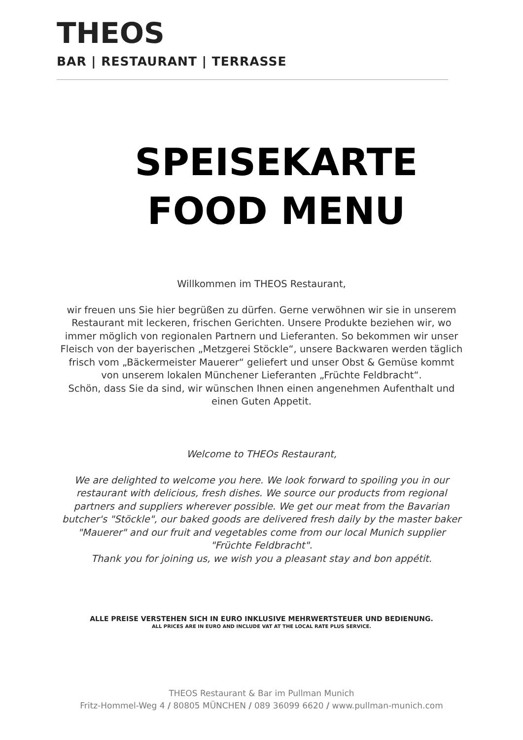THEOS
BAR | RESTAURANT | TERRASSE
SPEISEKARTE
FOOD MENU
Willkommen im THEOS Restaurant,
wir freuen uns Sie hier begrüßen zu dürfen. Gerne verwöhnen wir sie in unserem Restaurant mit leckeren, frischen Gerichten. Unsere Produkte beziehen wir, wo immer möglich von regionalen Partnern und Lieferanten. So bekommen wir unser Fleisch von der bayerischen „Metzgerei Stöckle“, unsere Backwaren werden täglich frisch vom „Bäckermeister Mauerer“ geliefert und unser Obst & Gemüse kommt von unserem lokalen Münchener Lieferanten „Früchte Feldbracht“.
Schön, dass Sie da sind, wir wünschen Ihnen einen angenehmen Aufenthalt und einen Guten Appetit.
Welcome to THEOs Restaurant,
We are delighted to welcome you here. We look forward to spoiling you in our restaurant with delicious, fresh dishes. We source our products from regional partners and suppliers wherever possible. We get our meat from the Bavarian butcher's "Stöckle", our baked goods are delivered fresh daily by the master baker "Mauerer" and our fruit and vegetables come from our local Munich supplier "Früchte Feldbracht".
Thank you for joining us, we wish you a pleasant stay and bon appétit.
ALLE PREISE VERSTEHEN SICH IN EURO INKLUSIVE MEHRWERTSTEUER UND BEDIENUNG.
ALL PRICES ARE IN EURO AND INCLUDE VAT AT THE LOCAL RATE PLUS SERVICE.
THEOS Restaurant & Bar im Pullman Munich
Fritz-Hommel-Weg 4 / 80805 MÜNCHEN / 089 36099 6620 / www.pullman-munich.com